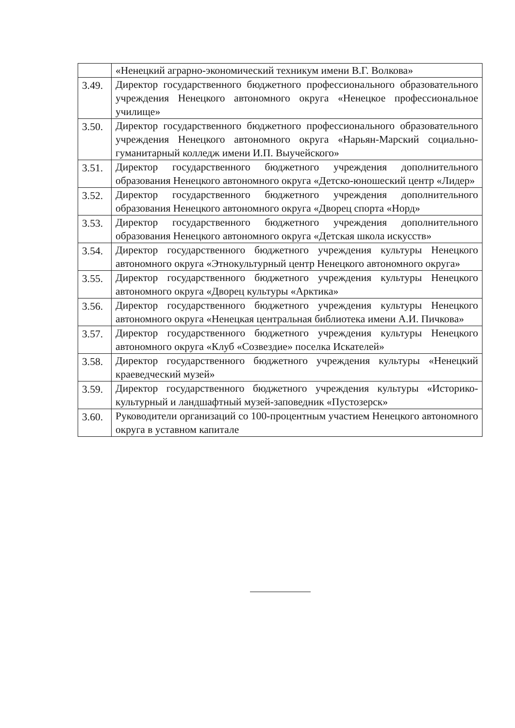| | «Ненецкий аграрно-экономический техникум имени В.Г. Волкова» |
| 3.49. | Директор государственного бюджетного профессионального образовательного учреждения Ненецкого автономного округа «Ненецкое профессиональное училище» |
| 3.50. | Директор государственного бюджетного профессионального образовательного учреждения Ненецкого автономного округа «Нарьян-Марский социально-гуманитарный колледж имени И.П. Выучейского» |
| 3.51. | Директор государственного бюджетного учреждения дополнительного образования Ненецкого автономного округа «Детско-юношеский центр «Лидер» |
| 3.52. | Директор государственного бюджетного учреждения дополнительного образования Ненецкого автономного округа «Дворец спорта «Норд» |
| 3.53. | Директор государственного бюджетного учреждения дополнительного образования Ненецкого автономного округа «Детская школа искусств» |
| 3.54. | Директор государственного бюджетного учреждения культуры Ненецкого автономного округа «Этнокультурный центр Ненецкого автономного округа» |
| 3.55. | Директор государственного бюджетного учреждения культуры Ненецкого автономного округа «Дворец культуры «Арктика» |
| 3.56. | Директор государственного бюджетного учреждения культуры Ненецкого автономного округа «Ненецкая центральная библиотека имени А.И. Пичкова» |
| 3.57. | Директор государственного бюджетного учреждения культуры Ненецкого автономного округа «Клуб «Созвездие» поселка Искателей» |
| 3.58. | Директор государственного бюджетного учреждения культуры «Ненецкий краеведческий музей» |
| 3.59. | Директор государственного бюджетного учреждения культуры «Историко-культурный и ландшафтный музей-заповедник «Пустозерск» |
| 3.60. | Руководители организаций со 100-процентным участием Ненецкого автономного округа в уставном капитале |